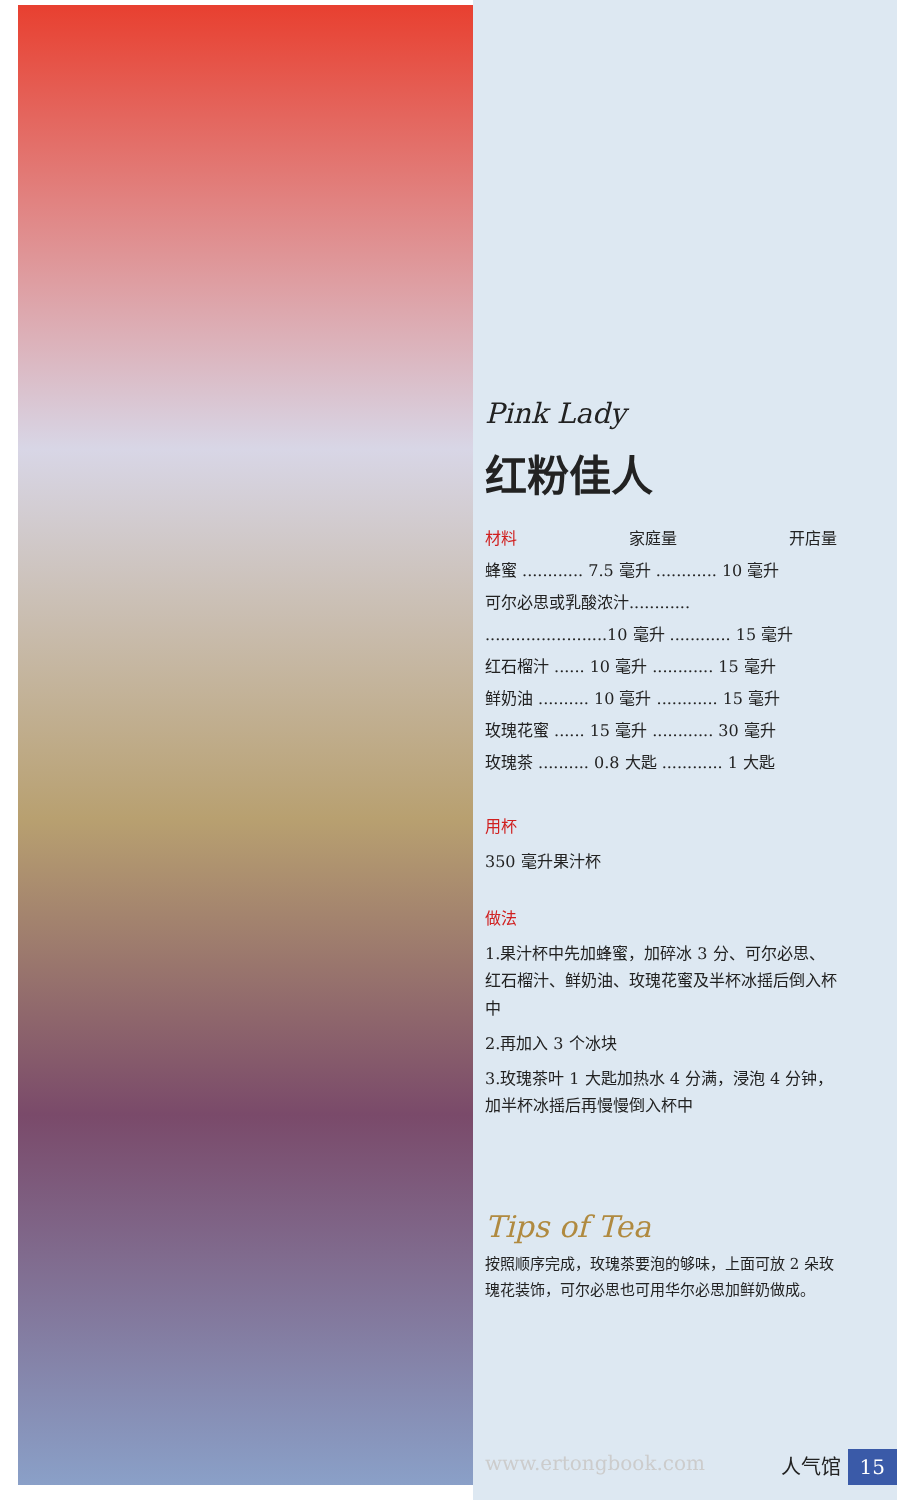Pink Lady
红粉佳人
材料 家庭量 开店量
蜂蜜 ............ 7.5 毫升 ............ 10 毫升
可尔必思或乳酸浓汁............
........................10 毫升 ............ 15 毫升
红石榴汁 ...... 10 毫升 ............ 15 毫升
鲜奶油 .......... 10 毫升 ............ 15 毫升
玫瑰花蜜 ...... 15 毫升 ............ 30 毫升
玫瑰茶 .......... 0.8 大匙 ............ 1 大匙
用杯
350 毫升果汁杯
做法
1.果汁杯中先加蜂蜜，加碎冰 3 分、可尔必思、红石榴汁、鲜奶油、玫瑰花蜜及半杯冰摇后倒入杯中
2.再加入 3 个冰块
3.玫瑰茶叶 1 大匙加热水 4 分满，浸泡 4 分钟，加半杯冰摇后再慢慢倒入杯中
Tips of Tea
按照顺序完成，玫瑰茶要泡的够味，上面可放 2 朵玫瑰花装饰，可尔必思也可用华尔必思加鲜奶做成。
www.ertongbook.com 人气馆 15